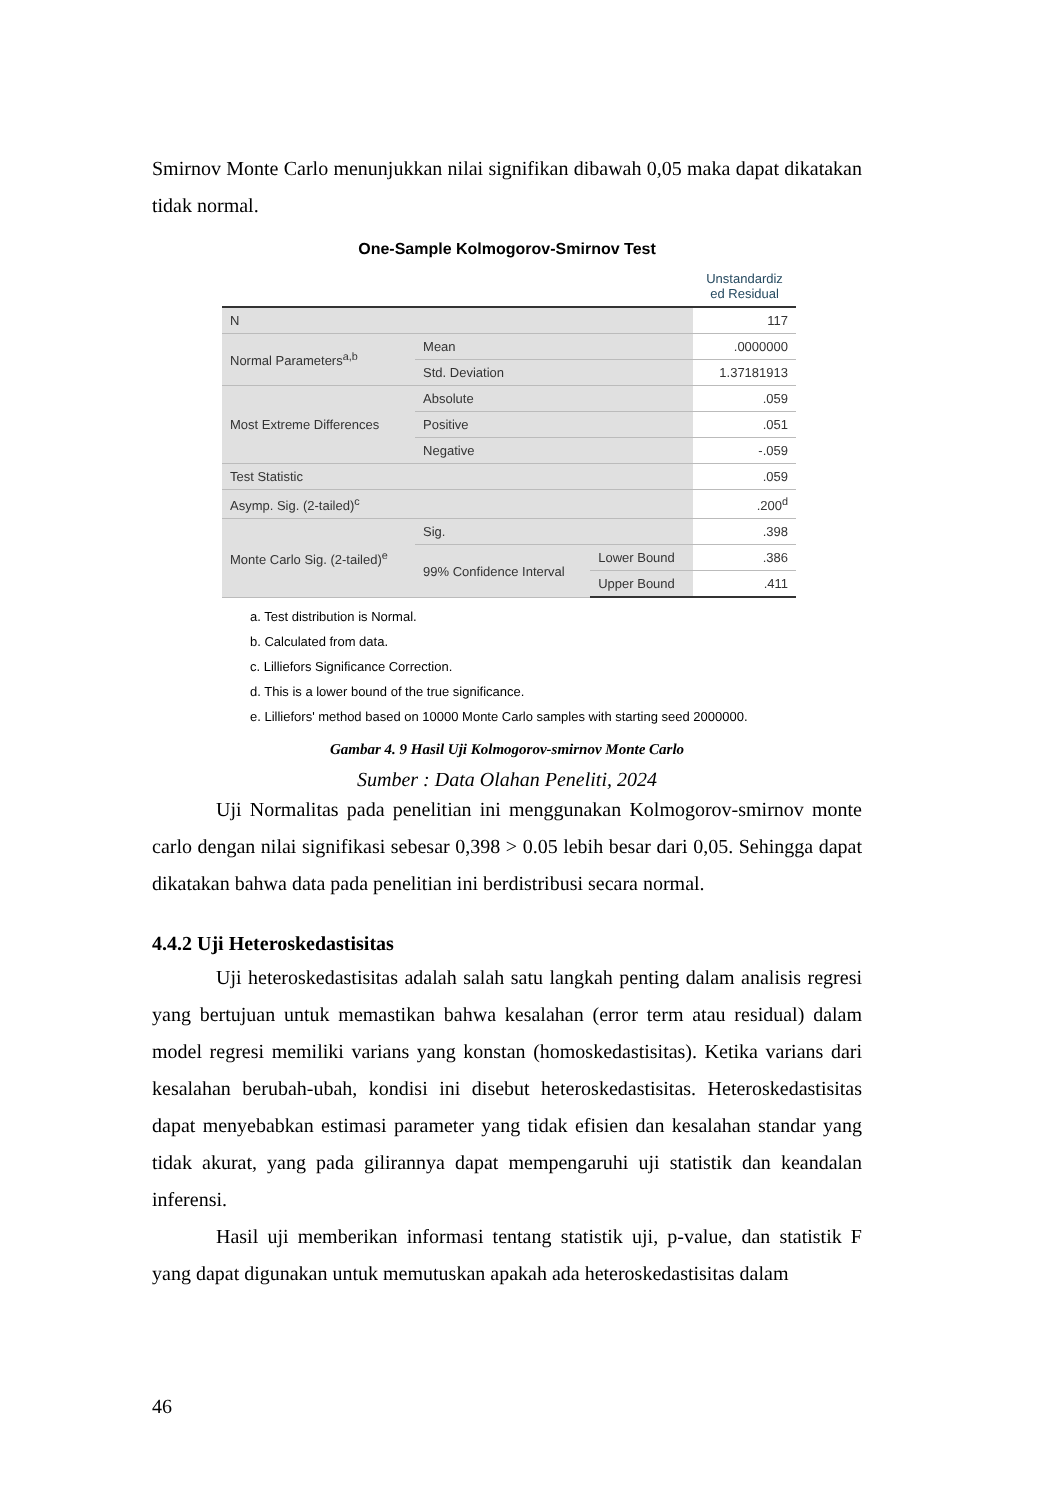Smirnov Monte Carlo menunjukkan nilai signifikan dibawah 0,05 maka dapat dikatakan tidak normal.
One-Sample Kolmogorov-Smirnov Test
| | | | Unstandardiz ed Residual |
| --- | --- | --- | --- |
| N | | | 117 |
| Normal Parameters<sup>a,b</sup> | Mean | | .0000000 |
| | Std. Deviation | | 1.37181913 |
| Most Extreme Differences | Absolute | | .059 |
| | Positive | | .051 |
| | Negative | | -.059 |
| Test Statistic | | | .059 |
| Asymp. Sig. (2-tailed)<sup>c</sup> | | | .200<sup>d</sup> |
| Monte Carlo Sig. (2-tailed)<sup>e</sup> | Sig. | | .398 |
| | 99% Confidence Interval | Lower Bound | .386 |
| | | Upper Bound | .411 |
a. Test distribution is Normal.
b. Calculated from data.
c. Lilliefors Significance Correction.
d. This is a lower bound of the true significance.
e. Lilliefors' method based on 10000 Monte Carlo samples with starting seed 2000000.
Gambar 4. 9 Hasil Uji Kolmogorov-smirnov Monte Carlo
Sumber : Data Olahan Peneliti, 2024
Uji Normalitas pada penelitian ini menggunakan Kolmogorov-smirnov monte carlo dengan nilai signifikasi sebesar 0,398 > 0.05 lebih besar dari 0,05. Sehingga dapat dikatakan bahwa data pada penelitian ini berdistribusi secara normal.
4.4.2 Uji Heteroskedastisitas
Uji heteroskedastisitas adalah salah satu langkah penting dalam analisis regresi yang bertujuan untuk memastikan bahwa kesalahan (error term atau residual) dalam model regresi memiliki varians yang konstan (homoskedastisitas). Ketika varians dari kesalahan berubah-ubah, kondisi ini disebut heteroskedastisitas. Heteroskedastisitas dapat menyebabkan estimasi parameter yang tidak efisien dan kesalahan standar yang tidak akurat, yang pada gilirannya dapat mempengaruhi uji statistik dan keandalan inferensi.
Hasil uji memberikan informasi tentang statistik uji, p-value, dan statistik F yang dapat digunakan untuk memutuskan apakah ada heteroskedastisitas dalam
46